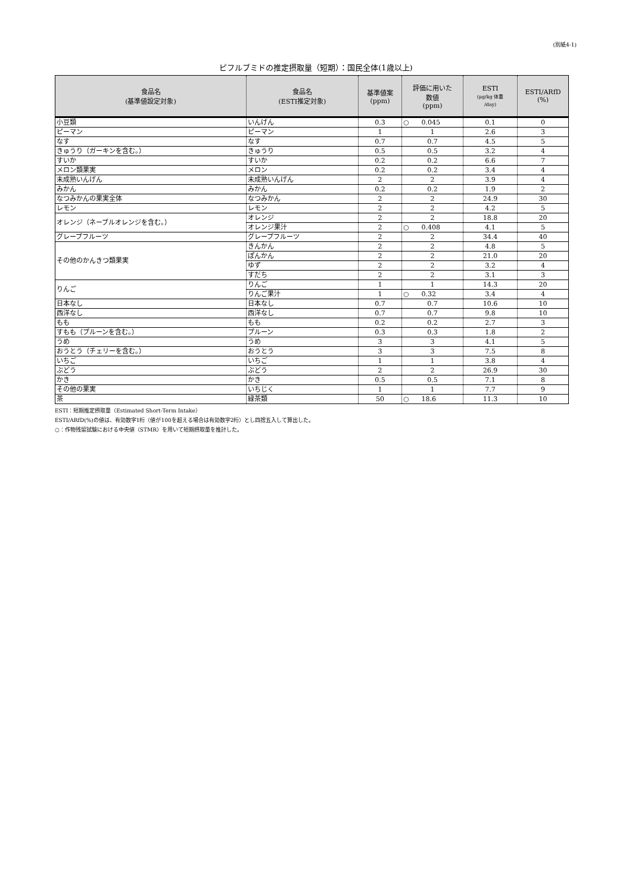(別紙4-1)
ピフルブミドの推定摂取量（短期）：国民全体(1歳以上)
| 食品名 (基準値設定対象) | 食品名 (ESTI推定対象) | 基準値案 (ppm) | 評価に用いた 数値 (ppm) | ESTI (μg/kg 体重 /day) | ESTI/ARfD (%) |
| --- | --- | --- | --- | --- | --- |
| 小豆類 | いんげん | 0.3 | ○ 0.045 | 0.1 | 0 |
| ピーマン | ピーマン | 1 | 1 | 2.6 | 3 |
| なす | なす | 0.7 | 0.7 | 4.5 | 5 |
| きゅうり（ガーキンを含む。） | きゅうり | 0.5 | 0.5 | 3.2 | 4 |
| すいか | すいか | 0.2 | 0.2 | 6.6 | 7 |
| メロン類果実 | メロン | 0.2 | 0.2 | 3.4 | 4 |
| 未成熟いんげん | 未成熟いんげん | 2 | 2 | 3.9 | 4 |
| みかん | みかん | 0.2 | 0.2 | 1.9 | 2 |
| なつみかんの果実全体 | なつみかん | 2 | 2 | 24.9 | 30 |
| レモン | レモン | 2 | 2 | 4.2 | 5 |
| オレンジ（ネーブルオレンジを含む。） | オレンジ | 2 | 2 | 18.8 | 20 |
| | オレンジ果汁 | 2 | ○ 0.408 | 4.1 | 5 |
| グレープフルーツ | グレープフルーツ | 2 | 2 | 34.4 | 40 |
| その他のかんきつ類果実 | きんかん | 2 | 2 | 4.8 | 5 |
| | ぽんかん | 2 | 2 | 21.0 | 20 |
| | ゆず | 2 | 2 | 3.2 | 4 |
| | すだち | 2 | 2 | 3.1 | 3 |
| りんご | りんご | 1 | 1 | 14.3 | 20 |
| | りんご果汁 | 1 | ○ 0.32 | 3.4 | 4 |
| 日本なし | 日本なし | 0.7 | 0.7 | 10.6 | 10 |
| 西洋なし | 西洋なし | 0.7 | 0.7 | 9.8 | 10 |
| もも | もも | 0.2 | 0.2 | 2.7 | 3 |
| すもも（プルーンを含む。） | プルーン | 0.3 | 0.3 | 1.8 | 2 |
| うめ | うめ | 3 | 3 | 4.1 | 5 |
| おうとう（チェリーを含む。） | おうとう | 3 | 3 | 7.5 | 8 |
| いちご | いちご | 1 | 1 | 3.8 | 4 |
| ぶどう | ぶどう | 2 | 2 | 26.9 | 30 |
| かき | かき | 0.5 | 0.5 | 7.1 | 8 |
| その他の果実 | いちじく | 1 | 1 | 7.7 | 9 |
| 茶 | 緑茶類 | 50 | ○ 18.6 | 11.3 | 10 |
ESTI：短期推定摂取量（Estimated Short-Term Intake）
ESTI/ARfD(%)の値は、有効数字1桁（値が100を超える場合は有効数字2桁）とし四捨五入して算出した。
○：作物残留試験における中央値（STMR）を用いて短期摂取量を推計した。